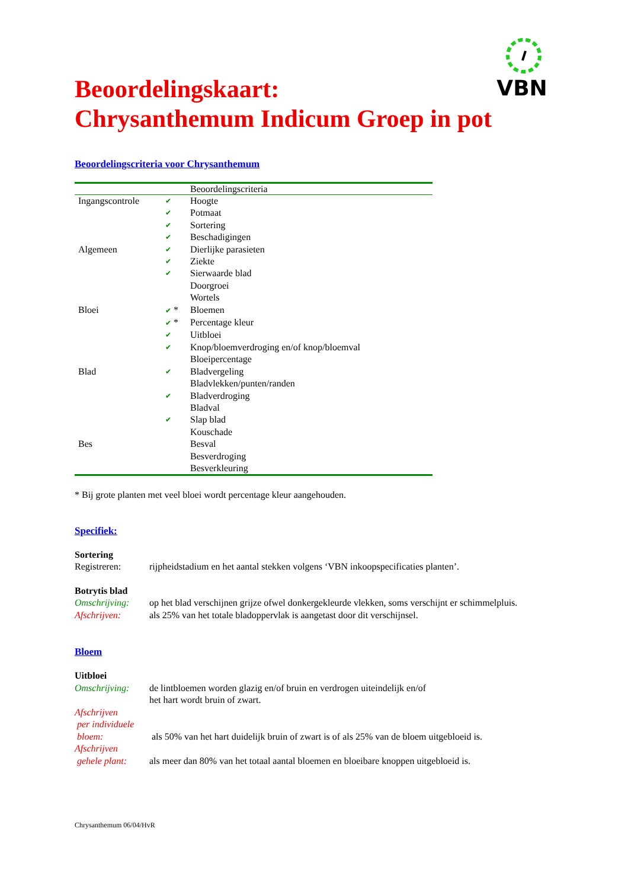VBN
Beoordelingskaart:
Chrysanthemum Indicum Groep in pot
Beoordelingscriteria voor Chrysanthemum
| | | Beoordelingscriteria |
| --- | --- | --- |
| Ingangscontrole | ✔ | Hoogte |
| | ✔ | Potmaat |
| | ✔ | Sortering |
| | ✔ | Beschadigingen |
| Algemeen | ✔ | Dierlijke parasieten |
| | ✔ | Ziekte |
| | ✔ | Sierwaarde blad |
| | | Doorgroei |
| | | Wortels |
| Bloei | ✔ * | Bloemen |
| | ✔ * | Percentage kleur |
| | ✔ | Uitbloei |
| | ✔ | Knop/bloemverdroging en/of knop/bloemval |
| | | Bloeipercentage |
| Blad | ✔ | Bladvergeling |
| | | Bladvlekken/punten/randen |
| | ✔ | Bladverdroging |
| | | Bladval |
| | ✔ | Slap blad |
| | | Kouschade |
| Bes | | Besval |
| | | Besverdroging |
| | | Besverkleuring |
* Bij grote planten met veel bloei wordt percentage kleur aangehouden.
Specifiek:
Sortering
Registreren: rijpheidstadium en het aantal stekken volgens ‘VBN inkoopspecificaties planten’.
Botrytis blad
Omschrijving: op het blad verschijnen grijze ofwel donkergekleurde vlekken, soms verschijnt er schimmelpluis.
Afschrijven: als 25% van het totale bladoppervlak is aangetast door dit verschijnsel.
Bloem
Uitbloei
Omschrijving: de lintbloemen worden glazig en/of bruin en verdrogen uiteindelijk en/of
het hart wordt bruin of zwart.
Afschrijven
per individuele
bloem:
als 50% van het hart duidelijk bruin of zwart is of als 25% van de bloem uitgebloeid is.
Afschrijven
gehele plant:
als meer dan 80% van het totaal aantal bloemen en bloeibare knoppen uitgebloeid is.
Chrysanthemum 06/04/HvR